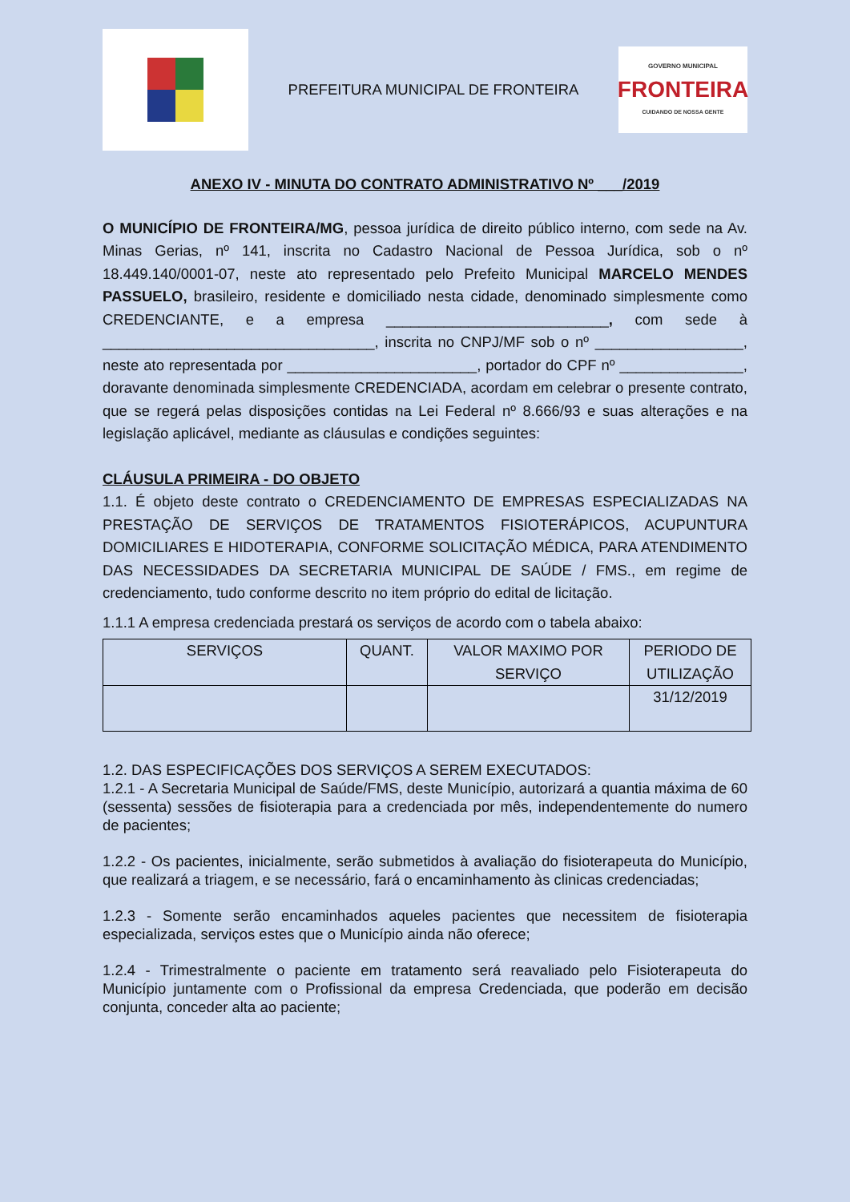PREFEITURA MUNICIPAL DE FRONTEIRA
GOVERNO MUNICIPAL
FRONTEIRA
CUIDANDO DE NOSSA GENTE
ANEXO IV - MINUTA DO CONTRATO ADMINISTRATIVO Nº ___/2019
O MUNICÍPIO DE FRONTEIRA/MG, pessoa jurídica de direito público interno, com sede na Av. Minas Gerias, nº 141, inscrita no Cadastro Nacional de Pessoa Jurídica, sob o nº 18.449.140/0001-07, neste ato representado pelo Prefeito Municipal MARCELO MENDES PASSUELO, brasileiro, residente e domiciliado nesta cidade, denominado simplesmente como CREDENCIANTE, e a empresa ___________________________, com sede à _________________________________, inscrita no CNPJ/MF sob o nº __________________, neste ato representada por _______________________, portador do CPF nº _______________, doravante denominada simplesmente CREDENCIADA, acordam em celebrar o presente contrato, que se regerá pelas disposições contidas na Lei Federal nº 8.666/93 e suas alterações e na legislação aplicável, mediante as cláusulas e condições seguintes:
CLÁUSULA PRIMEIRA - DO OBJETO
1.1. É objeto deste contrato o CREDENCIAMENTO DE EMPRESAS ESPECIALIZADAS NA PRESTAÇÃO DE SERVIÇOS DE TRATAMENTOS FISIOTERÁPICOS, ACUPUNTURA DOMICILIARES E HIDOTERAPIA, CONFORME SOLICITAÇÃO MÉDICA, PARA ATENDIMENTO DAS NECESSIDADES DA SECRETARIA MUNICIPAL DE SAÚDE / FMS., em regime de credenciamento, tudo conforme descrito no item próprio do edital de licitação.
1.1.1 A empresa credenciada prestará os serviços de acordo com o tabela abaixo:
| SERVIÇOS | QUANT. | VALOR MAXIMO POR SERVIÇO | PERIODO DE UTILIZAÇÃO |
| --- | --- | --- | --- |
| | | | 31/12/2019 |
1.2. DAS ESPECIFICAÇÕES DOS SERVIÇOS A SEREM EXECUTADOS:
1.2.1 - A Secretaria Municipal de Saúde/FMS, deste Município, autorizará a quantia máxima de 60 (sessenta) sessões de fisioterapia para a credenciada por mês, independentemente do numero de pacientes;
1.2.2 - Os pacientes, inicialmente, serão submetidos à avaliação do fisioterapeuta do Município, que realizará a triagem, e se necessário, fará o encaminhamento às clinicas credenciadas;
1.2.3 - Somente serão encaminhados aqueles pacientes que necessitem de fisioterapia especializada, serviços estes que o Município ainda não oferece;
1.2.4 - Trimestralmente o paciente em tratamento será reavaliado pelo Fisioterapeuta do Município juntamente com o Profissional da empresa Credenciada, que poderão em decisão conjunta, conceder alta ao paciente;